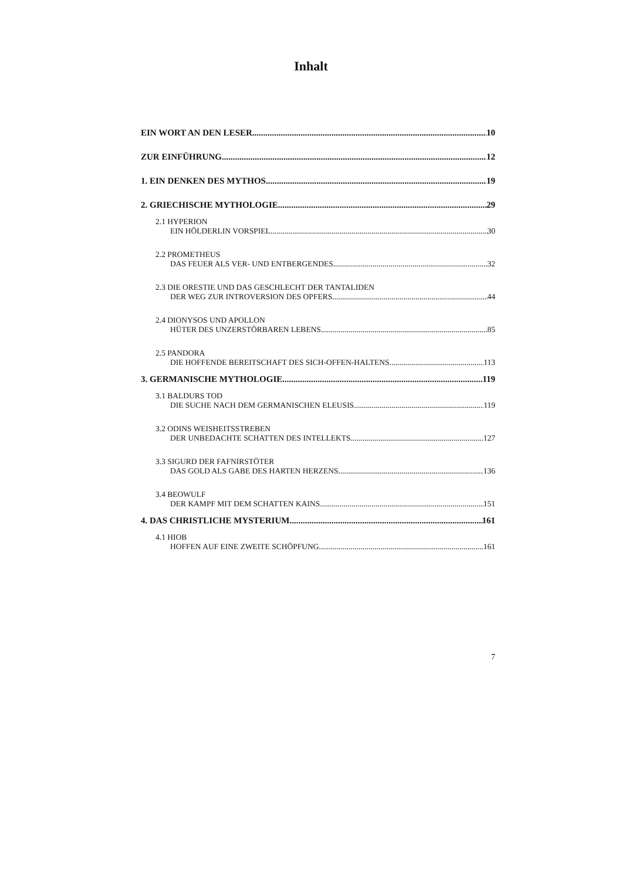Inhalt
EIN WORT AN DEN LESER 10
ZUR EINFÜHRUNG 12
1. EIN DENKEN DES MYTHOS 19
2. GRIECHISCHE MYTHOLOGIE 29
2.1 HYPERION
EIN HÖLDERLIN VORSPIEL 30
2.2 PROMETHEUS
DAS FEUER ALS VER- UND ENTBERGENDES 32
2.3 DIE ORESTIE UND DAS GESCHLECHT DER TANTALIDEN
DER WEG ZUR INTROVERSION DES OPFERS 44
2.4 DIONYSOS UND APOLLON
HÜTER DES UNZERSTÖRBAREN LEBENS 85
2.5 PANDORA
DIE HOFFENDE BEREITSCHAFT DES SICH-OFFEN-HALTENS 113
3. GERMANISCHE MYTHOLOGIE 119
3.1 BALDURS TOD
DIE SUCHE NACH DEM GERMANISCHEN ELEUSIS 119
3.2 ODINS WEISHEITSSTREBEN
DER UNBEDACHTE SCHATTEN DES INTELLEKTS 127
3.3 SIGURD DER FAFNIRSTÖTER
DAS GOLD ALS GABE DES HARTEN HERZENS 136
3.4 BEOWULF
DER KAMPF MIT DEM SCHATTEN KAINS 151
4. DAS CHRISTLICHE MYSTERIUM 161
4.1 HIOB
HOFFEN AUF EINE ZWEITE SCHÖPFUNG 161
7